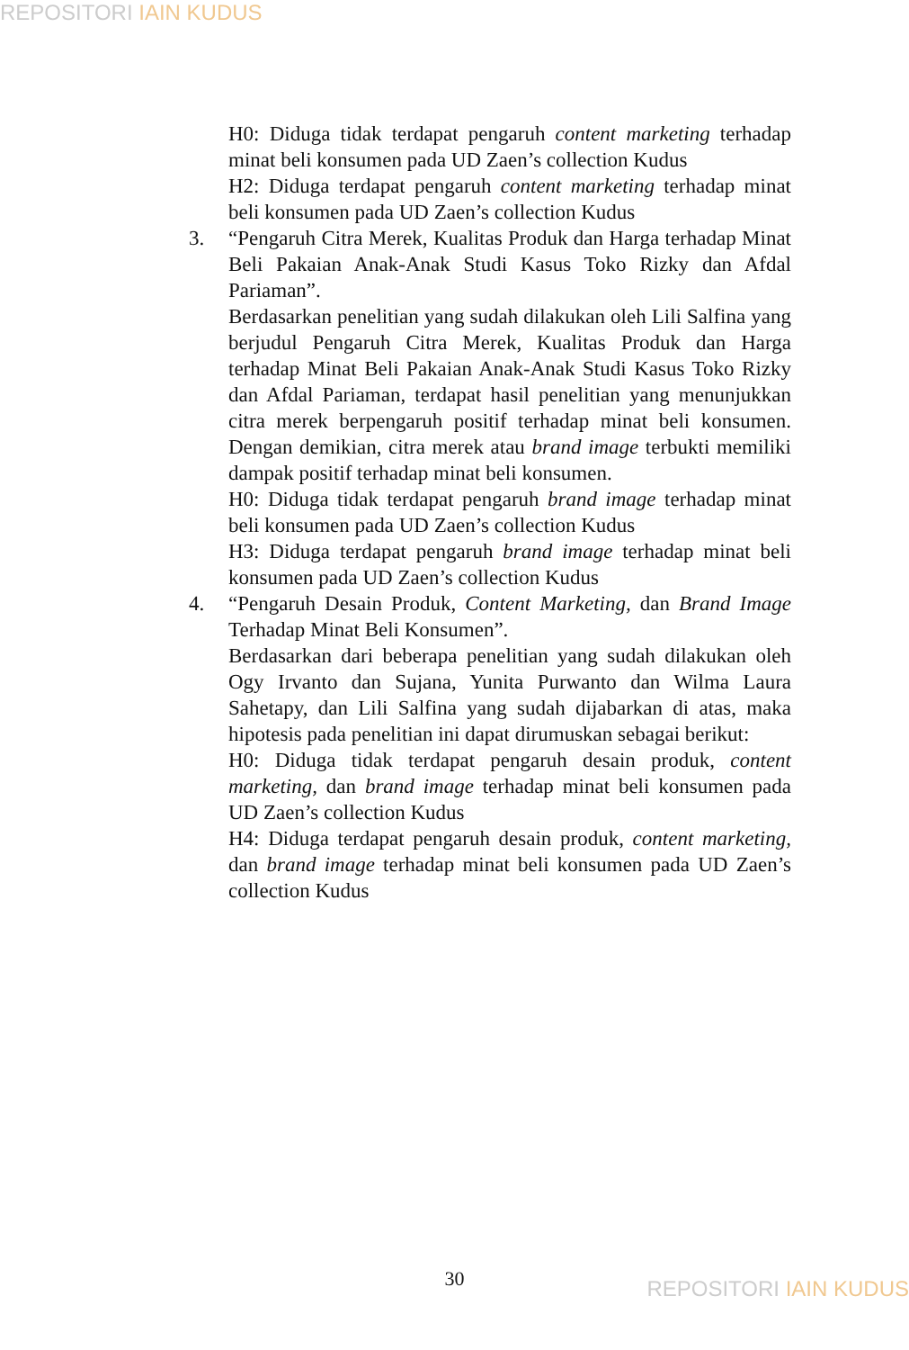REPOSITORI IAIN KUDUS
H0: Diduga tidak terdapat pengaruh content marketing terhadap minat beli konsumen pada UD Zaen’s collection Kudus
H2: Diduga terdapat pengaruh content marketing terhadap minat beli konsumen pada UD Zaen’s collection Kudus
3. “Pengaruh Citra Merek, Kualitas Produk dan Harga terhadap Minat Beli Pakaian Anak-Anak Studi Kasus Toko Rizky dan Afdal Pariaman”.
Berdasarkan penelitian yang sudah dilakukan oleh Lili Salfina yang berjudul Pengaruh Citra Merek, Kualitas Produk dan Harga terhadap Minat Beli Pakaian Anak-Anak Studi Kasus Toko Rizky dan Afdal Pariaman, terdapat hasil penelitian yang menunjukkan citra merek berpengaruh positif terhadap minat beli konsumen. Dengan demikian, citra merek atau brand image terbukti memiliki dampak positif terhadap minat beli konsumen.
H0: Diduga tidak terdapat pengaruh brand image terhadap minat beli konsumen pada UD Zaen’s collection Kudus
H3: Diduga terdapat pengaruh brand image terhadap minat beli konsumen pada UD Zaen’s collection Kudus
4. “Pengaruh Desain Produk, Content Marketing, dan Brand Image Terhadap Minat Beli Konsumen”.
Berdasarkan dari beberapa penelitian yang sudah dilakukan oleh Ogy Irvanto dan Sujana, Yunita Purwanto dan Wilma Laura Sahetapy, dan Lili Salfina yang sudah dijabarkan di atas, maka hipotesis pada penelitian ini dapat dirumuskan sebagai berikut:
H0: Diduga tidak terdapat pengaruh desain produk, content marketing, dan brand image terhadap minat beli konsumen pada UD Zaen’s collection Kudus
H4: Diduga terdapat pengaruh desain produk, content marketing, dan brand image terhadap minat beli konsumen pada UD Zaen’s collection Kudus
30 REPOSITORI IAIN KUDUS